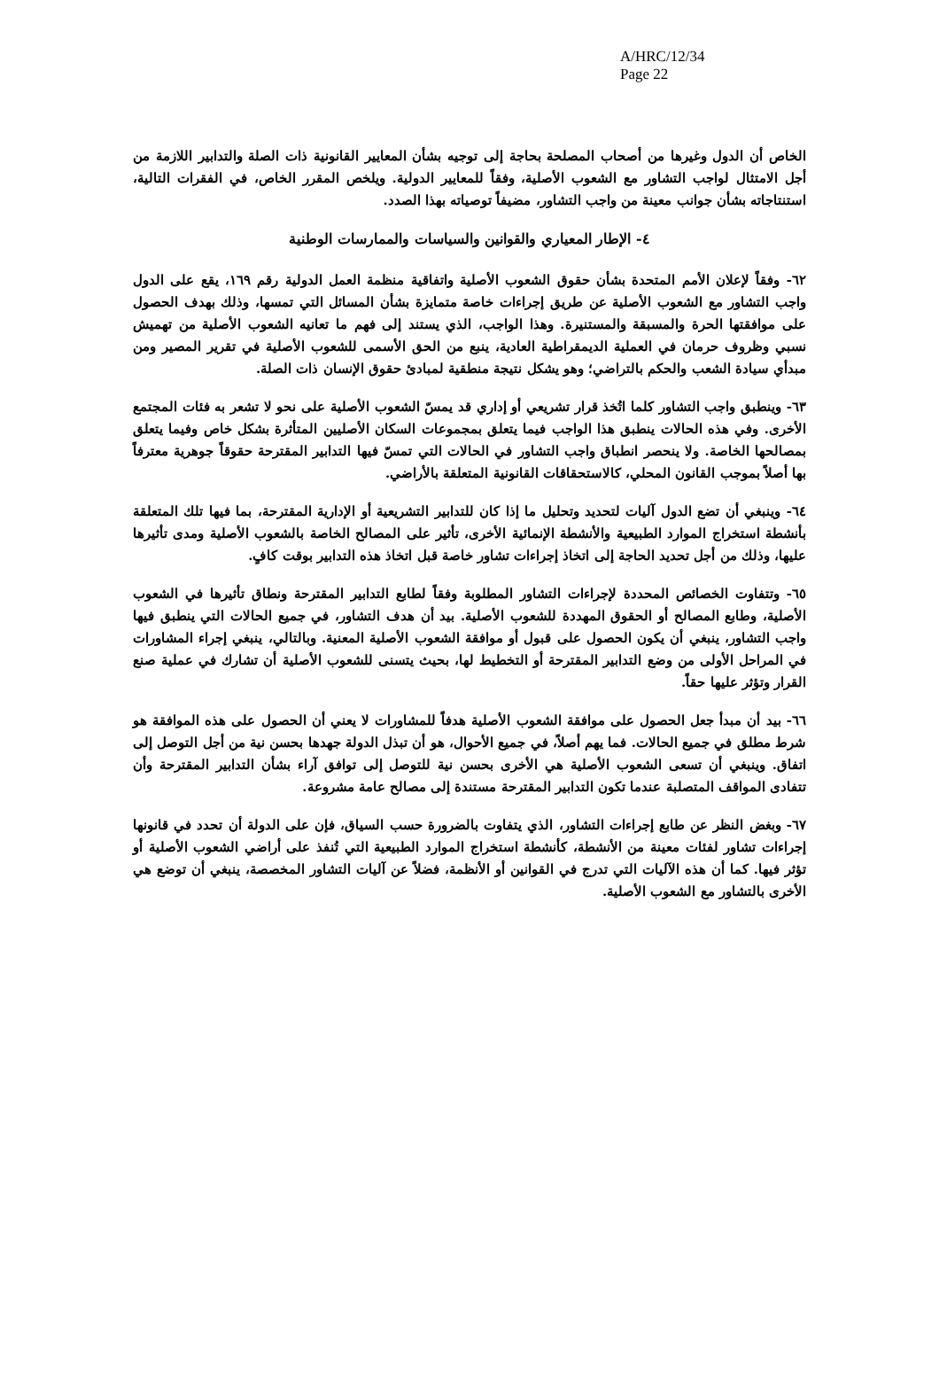A/HRC/12/34
Page 22
الخاص أن الدول وغيرها من أصحاب المصلحة بحاجة إلى توجيه بشأن المعايير القانونية ذات الصلة والتدابير اللازمة من أجل الامتثال لواجب التشاور مع الشعوب الأصلية، وفقاً للمعايير الدولية. ويلخص المقرر الخاص، في الفقرات التالية، استنتاجاته بشأن جوانب معينة من واجب التشاور، مضيفاً توصياته بهذا الصدد.
٤- الإطار المعياري والقوانين والسياسات والممارسات الوطنية
٦٢- وفقاً لإعلان الأمم المتحدة بشأن حقوق الشعوب الأصلية واتفاقية منظمة العمل الدولية رقم ١٦٩، يقع على الدول واجب التشاور مع الشعوب الأصلية عن طريق إجراءات خاصة متمايزة بشأن المسائل التي تمسها، وذلك بهدف الحصول على موافقتها الحرة والمسبقة والمستنيرة. وهذا الواجب، الذي يستند إلى فهم ما تعانيه الشعوب الأصلية من تهميش نسبي وظروف حرمان في العملية الديمقراطية العادية، ينبع من الحق الأسمى للشعوب الأصلية في تقرير المصير ومن مبدأي سيادة الشعب والحكم بالتراضي؛ وهو يشكل نتيجة منطقية لمبادئ حقوق الإنسان ذات الصلة.
٦٣- وينطبق واجب التشاور كلما اتُخذ قرار تشريعي أو إداري قد يمسّ الشعوب الأصلية على نحو لا تشعر به فئات المجتمع الأخرى. وفي هذه الحالات ينطبق هذا الواجب فيما يتعلق بمجموعات السكان الأصليين المتأثرة بشكل خاص وفيما يتعلق بمصالحها الخاصة. ولا ينحصر انطباق واجب التشاور في الحالات التي تمسّ فيها التدابير المقترحة حقوقاً جوهرية معترفاً بها أصلاً بموجب القانون المحلي، كالاستحقاقات القانونية المتعلقة بالأراضي.
٦٤- وينبغي أن تضع الدول آليات لتحديد وتحليل ما إذا كان للتدابير التشريعية أو الإدارية المقترحة، بما فيها تلك المتعلقة بأنشطة استخراج الموارد الطبيعية والأنشطة الإنمائية الأخرى، تأثير على المصالح الخاصة بالشعوب الأصلية ومدى تأثيرها عليها، وذلك من أجل تحديد الحاجة إلى اتخاذ إجراءات تشاور خاصة قبل اتخاذ هذه التدابير بوقت كافٍ.
٦٥- وتتفاوت الخصائص المحددة لإجراءات التشاور المطلوبة وفقاً لطابع التدابير المقترحة ونطاق تأثيرها في الشعوب الأصلية، وطابع المصالح أو الحقوق المهددة للشعوب الأصلية. بيد أن هدف التشاور، في جميع الحالات التي ينطبق فيها واجب التشاور، ينبغي أن يكون الحصول على قبول أو موافقة الشعوب الأصلية المعنية. وبالتالي، ينبغي إجراء المشاورات في المراحل الأولى من وضع التدابير المقترحة أو التخطيط لها، بحيث يتسنى للشعوب الأصلية أن تشارك في عملية صنع القرار وتؤثر عليها حقاً.
٦٦- بيد أن مبدأ جعل الحصول على موافقة الشعوب الأصلية هدفاً للمشاورات لا يعني أن الحصول على هذه الموافقة هو شرط مطلق في جميع الحالات. فما يهم أصلاً، في جميع الأحوال، هو أن تبذل الدولة جهدها بحسن نية من أجل التوصل إلى اتفاق. وينبغي أن تسعى الشعوب الأصلية هي الأخرى بحسن نية للتوصل إلى توافق آراء بشأن التدابير المقترحة وأن تتفادى المواقف المتصلبة عندما تكون التدابير المقترحة مستندة إلى مصالح عامة مشروعة.
٦٧- وبغض النظر عن طابع إجراءات التشاور، الذي يتفاوت بالضرورة حسب السياق، فإن على الدولة أن تحدد في قانونها إجراءات تشاور لفئات معينة من الأنشطة، كأنشطة استخراج الموارد الطبيعية التي تُنفذ على أراضي الشعوب الأصلية أو تؤثر فيها. كما أن هذه الآليات التي تدرج في القوانين أو الأنظمة، فضلاً عن آليات التشاور المخصصة، ينبغي أن توضع هي الأخرى بالتشاور مع الشعوب الأصلية.